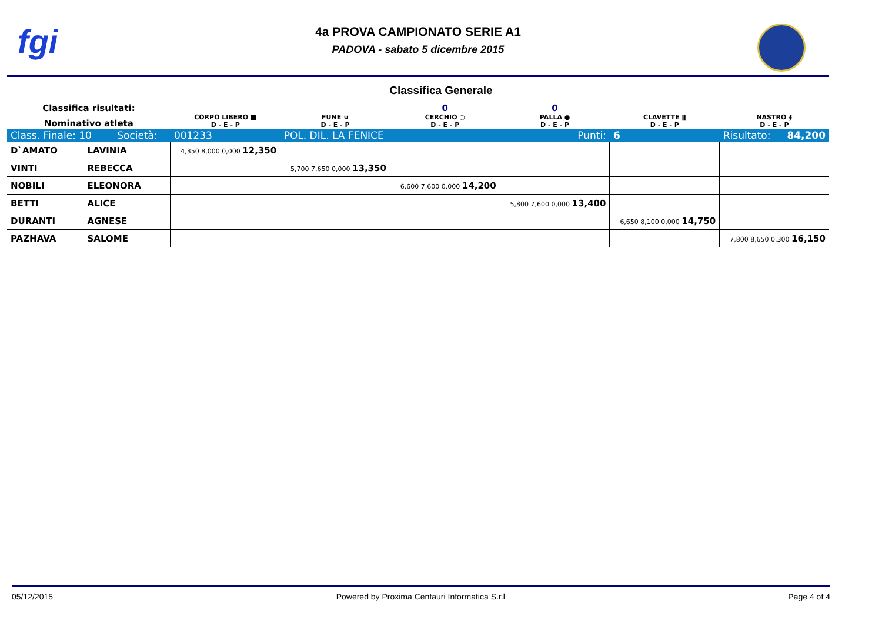fgi
4a PROVA CAMPIONATO SERIE A1
PADOVA - sabato 5 dicembre 2015
Classifica Generale
| Classifica risultati: | | | | 0 | 0 | | |
| Nominativo atleta | | CORPO LIBERO ■ D - E - P | FUNE ∪ D - E - P | CERCHIO ○ D - E - P | PALLA ● D - E - P | CLAVETTE ǁ D - E - P | NASTRO ∮ D - E - P |
| Class. Finale: 10 Società: | | 001233 | POL. DIL. LA FENICE | | Punti: | 6 | Risultato: 84,200 |
| D`AMATO | LAVINIA | 4,350 8,000 0,000 12,350 | | | | | |
| VINTI | REBECCA | | 5,700 7,650 0,000 13,350 | | | | |
| NOBILI | ELEONORA | | | 6,600 7,600 0,000 14,200 | | | |
| BETTI | ALICE | | | | 5,800 7,600 0,000 13,400 | | |
| DURANTI | AGNESE | | | | | 6,650 8,100 0,000 14,750 | |
| PAZHAVA | SALOME | | | | | | 7,800 8,650 0,300 16,150 |
05/12/2015 Powered by Proxima Centauri Informatica S.r.l Page 4 of 4